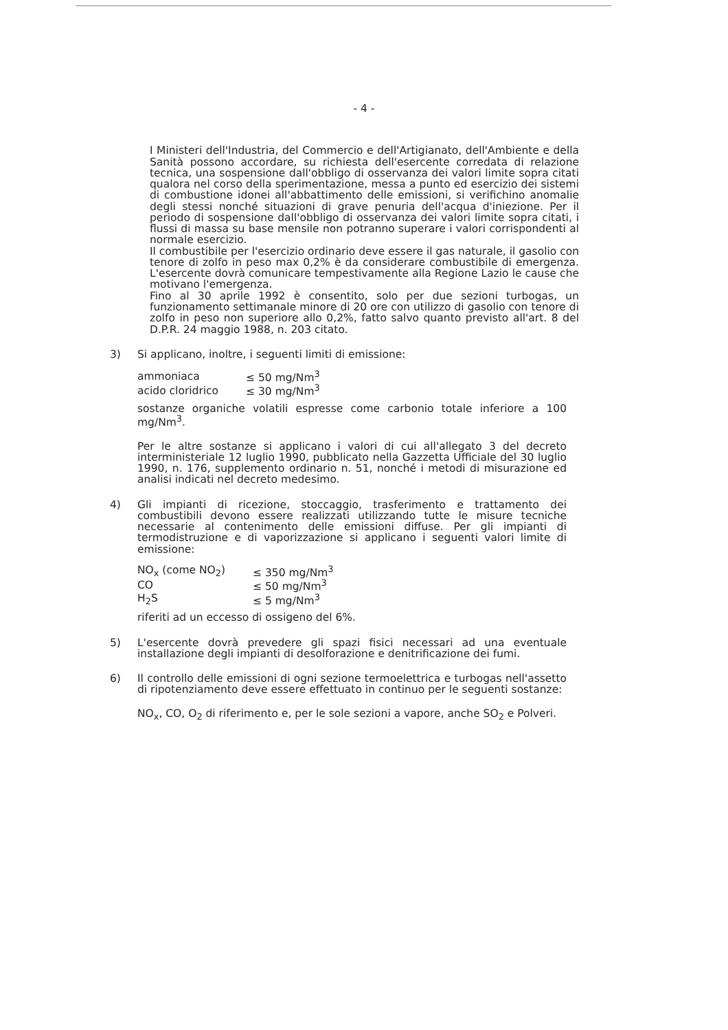- 4 -
I Ministeri dell'Industria, del Commercio e dell'Artigianato, dell'Ambiente e della Sanità possono accordare, su richiesta dell'esercente corredata di relazione tecnica, una sospensione dall'obbligo di osservanza dei valori limite sopra citati qualora nel corso della sperimentazione, messa a punto ed esercizio dei sistemi di combustione idonei all'abbattimento delle emissioni, si verifichino anomalie degli stessi nonché situazioni di grave penuria dell'acqua d'iniezione. Per il periodo di sospensione dall'obbligo di osservanza dei valori limite sopra citati, i flussi di massa su base mensile non potranno superare i valori corrispondenti al normale esercizio.
Il combustibile per l'esercizio ordinario deve essere il gas naturale, il gasolio con tenore di zolfo in peso max 0,2% è da considerare combustibile di emergenza. L'esercente dovrà comunicare tempestivamente alla Regione Lazio le cause che motivano l'emergenza.
Fino al 30 aprile 1992 è consentito, solo per due sezioni turbogas, un funzionamento settimanale minore di 20 ore con utilizzo di gasolio con tenore di zolfo in peso non superiore allo 0,2%, fatto salvo quanto previsto all'art. 8 del D.P.R. 24 maggio 1988, n. 203 citato.
3) Si applicano, inoltre, i seguenti limiti di emissione:
| ammoniaca | ≤ 50 mg/Nm<sup>3</sup> |
| acido cloridrico | ≤ 30 mg/Nm<sup>3</sup> |
sostanze organiche volatili espresse come carbonio totale inferiore a 100 mg/Nm<sup>3</sup>.
Per le altre sostanze si applicano i valori di cui all'allegato 3 del decreto interministeriale 12 luglio 1990, pubblicato nella Gazzetta Ufficiale del 30 luglio 1990, n. 176, supplemento ordinario n. 51, nonché i metodi di misurazione ed analisi indicati nel decreto medesimo.
4) Gli impianti di ricezione, stoccaggio, trasferimento e trattamento dei combustibili devono essere realizzati utilizzando tutte le misure tecniche necessarie al contenimento delle emissioni diffuse. Per gli impianti di termodistruzione e di vaporizzazione si applicano i seguenti valori limite di emissione:
| NO<sub>x</sub> (come NO<sub>2</sub>) | ≤ 350 mg/Nm<sup>3</sup> |
| CO | ≤ 50 mg/Nm<sup>3</sup> |
| H<sub>2</sub>S | ≤ 5 mg/Nm<sup>3</sup> |
riferiti ad un eccesso di ossigeno del 6%.
5) L'esercente dovrà prevedere gli spazi fisici necessari ad una eventuale installazione degli impianti di desolforazione e denitrificazione dei fumi.
6) Il controllo delle emissioni di ogni sezione termoelettrica e turbogas nell'assetto di ripotenziamento deve essere effettuato in continuo per le seguenti sostanze:
NO<sub>x</sub>, CO, O<sub>2</sub> di riferimento e, per le sole sezioni a vapore, anche SO<sub>2</sub> e Polveri.